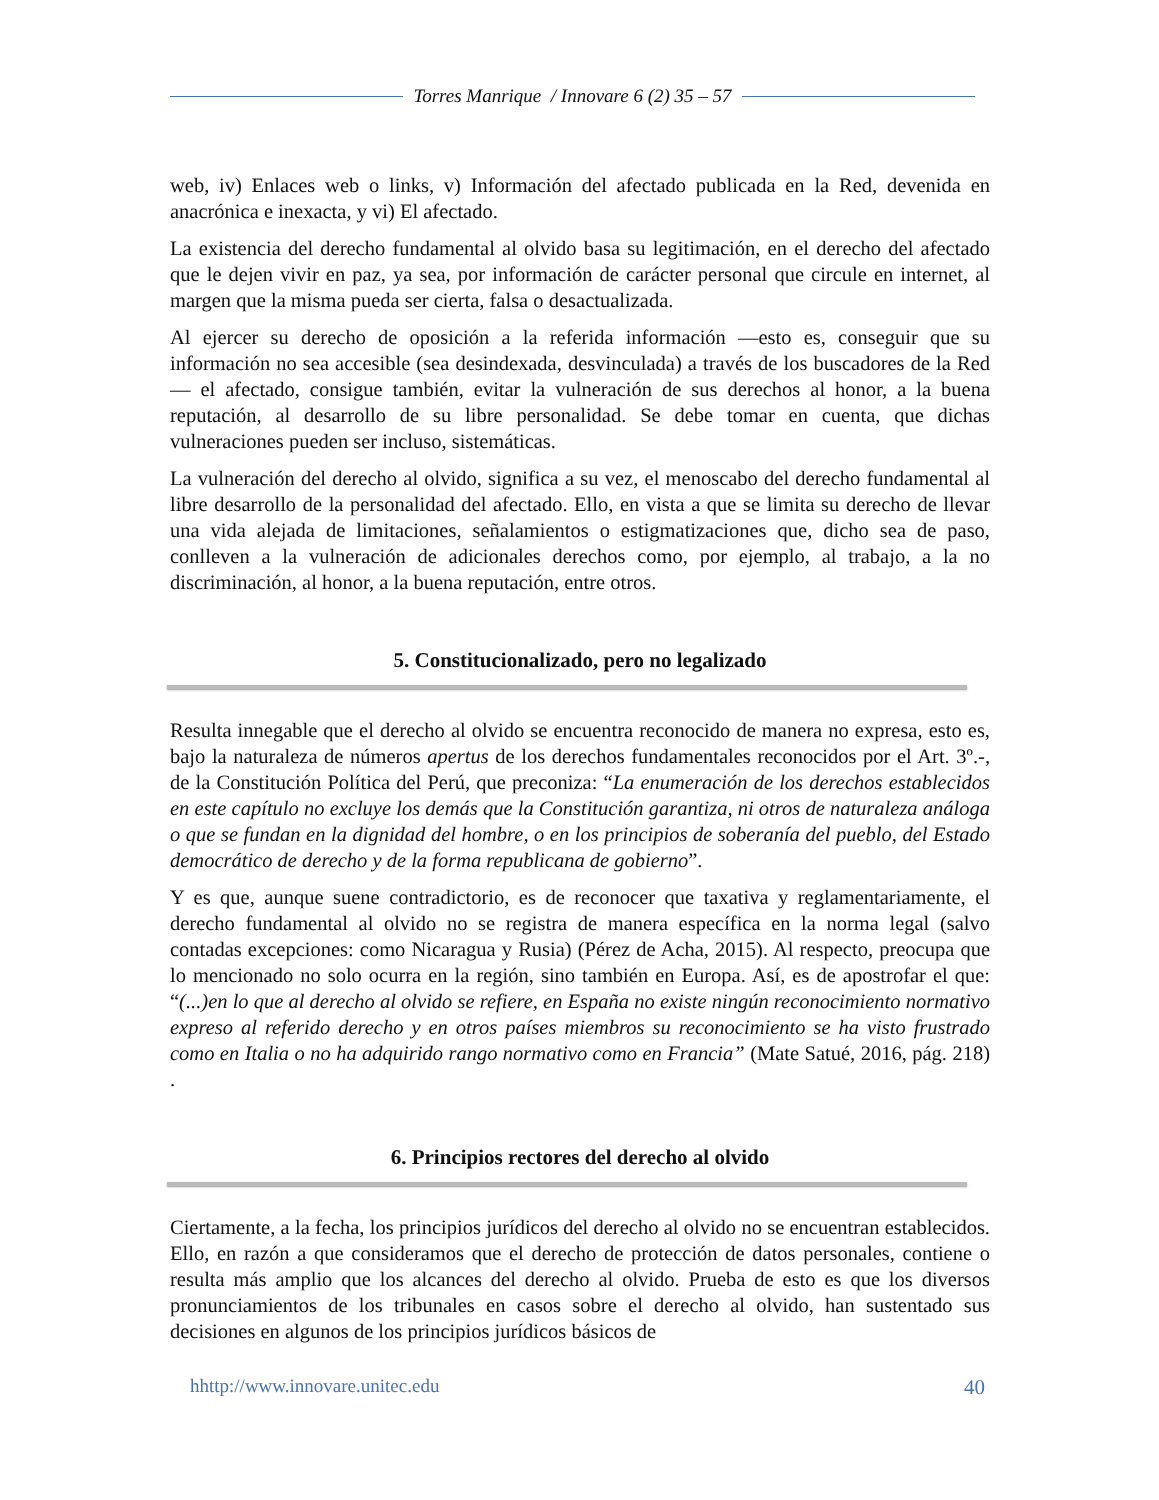Torres Manrique / Innovare 6 (2) 35 – 57
web, iv) Enlaces web o links, v) Información del afectado publicada en la Red, devenida en anacrónica e inexacta, y vi) El afectado.
La existencia del derecho fundamental al olvido basa su legitimación, en el derecho del afectado que le dejen vivir en paz, ya sea, por información de carácter personal que circule en internet, al margen que la misma pueda ser cierta, falsa o desactualizada.
Al ejercer su derecho de oposición a la referida información —esto es, conseguir que su información no sea accesible (sea desindexada, desvinculada) a través de los buscadores de la Red— el afectado, consigue también, evitar la vulneración de sus derechos al honor, a la buena reputación, al desarrollo de su libre personalidad. Se debe tomar en cuenta, que dichas vulneraciones pueden ser incluso, sistemáticas.
La vulneración del derecho al olvido, significa a su vez, el menoscabo del derecho fundamental al libre desarrollo de la personalidad del afectado. Ello, en vista a que se limita su derecho de llevar una vida alejada de limitaciones, señalamientos o estigmatizaciones que, dicho sea de paso, conlleven a la vulneración de adicionales derechos como, por ejemplo, al trabajo, a la no discriminación, al honor, a la buena reputación, entre otros.
5. Constitucionalizado, pero no legalizado
Resulta innegable que el derecho al olvido se encuentra reconocido de manera no expresa, esto es, bajo la naturaleza de números apertus de los derechos fundamentales reconocidos por el Art. 3º.-, de la Constitución Política del Perú, que preconiza: “La enumeración de los derechos establecidos en este capítulo no excluye los demás que la Constitución garantiza, ni otros de naturaleza análoga o que se fundan en la dignidad del hombre, o en los principios de soberanía del pueblo, del Estado democrático de derecho y de la forma republicana de gobierno”.
Y es que, aunque suene contradictorio, es de reconocer que taxativa y reglamentariamente, el derecho fundamental al olvido no se registra de manera específica en la norma legal (salvo contadas excepciones: como Nicaragua y Rusia) (Pérez de Acha, 2015). Al respecto, preocupa que lo mencionado no solo ocurra en la región, sino también en Europa. Así, es de apostrofar el que: “(...)en lo que al derecho al olvido se refiere, en España no existe ningún reconocimiento normativo expreso al referido derecho y en otros países miembros su reconocimiento se ha visto frustrado como en Italia o no ha adquirido rango normativo como en Francia” (Mate Satué, 2016, pág. 218) .
6. Principios rectores del derecho al olvido
Ciertamente, a la fecha, los principios jurídicos del derecho al olvido no se encuentran establecidos. Ello, en razón a que consideramos que el derecho de protección de datos personales, contiene o resulta más amplio que los alcances del derecho al olvido. Prueba de esto es que los diversos pronunciamientos de los tribunales en casos sobre el derecho al olvido, han sustentado sus decisiones en algunos de los principios jurídicos básicos de
hhttp://www.innovare.unitec.edu 40